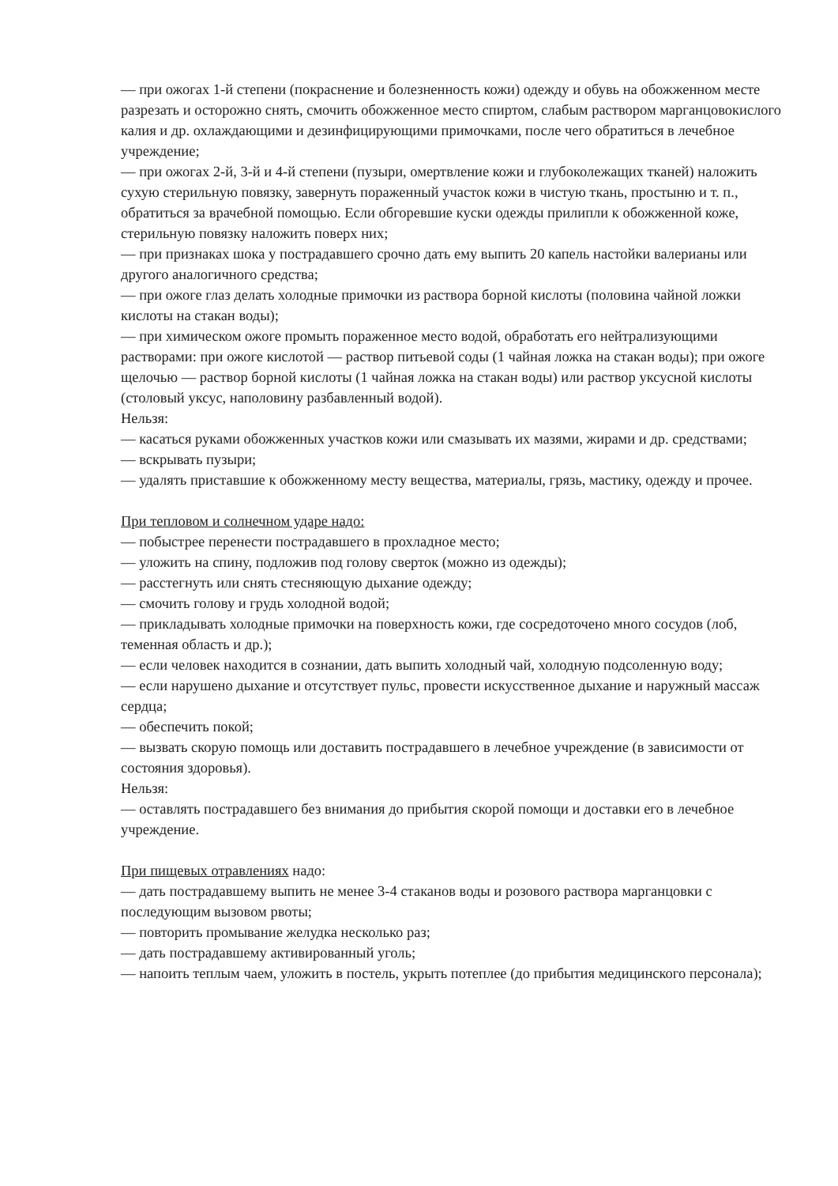— при ожогах 1-й степени (покраснение и болезненность кожи) одежду и обувь на обожженном месте разрезать и осторожно снять, смочить обожженное место спиртом, слабым раствором марганцовокислого калия и др. охлаждающими и дезинфицирующими примочками, после чего обратиться в лечебное учреждение;
— при ожогах 2-й, 3-й и 4-й степени (пузыри, омертвление кожи и глубоколежащих тканей) наложить сухую стерильную повязку, завернуть пораженный участок кожи в чистую ткань, простыню и т. п., обратиться за врачебной помощью. Если обгоревшие куски одежды прилипли к обожженной коже, стерильную повязку наложить поверх них;
— при признаках шока у пострадавшего срочно дать ему выпить 20 капель настойки валерианы или другого аналогичного средства;
— при ожоге глаз делать холодные примочки из раствора борной кислоты (половина чайной ложки кислоты на стакан воды);
— при химическом ожоге промыть пораженное место водой, обработать его нейтрализующими растворами: при ожоге кислотой — раствор питьевой соды (1 чайная ложка на стакан воды); при ожоге щелочью — раствор борной кислоты (1 чайная ложка на стакан воды) или раствор уксусной кислоты (столовый уксус, наполовину разбавленный водой).
Нельзя:
— касаться руками обожженных участков кожи или смазывать их мазями, жирами и др. средствами;
— вскрывать пузыри;
— удалять приставшие к обожженному месту вещества, материалы, грязь, мастику, одежду и прочее.
При тепловом и солнечном ударе надо:
— побыстрее перенести пострадавшего в прохладное место;
— уложить на спину, подложив под голову сверток (можно из одежды);
— расстегнуть или снять стесняющую дыхание одежду;
— смочить голову и грудь холодной водой;
— прикладывать холодные примочки на поверхность кожи, где сосредоточено много сосудов (лоб, теменная область и др.);
— если человек находится в сознании, дать выпить холодный чай, холодную подсоленную воду;
— если нарушено дыхание и отсутствует пульс, провести искусственное дыхание и наружный массаж сердца;
— обеспечить покой;
— вызвать скорую помощь или доставить пострадавшего в лечебное учреждение (в зависимости от состояния здоровья).
Нельзя:
— оставлять пострадавшего без внимания до прибытия скорой помощи и доставки его в лечебное учреждение.
При пищевых отравлениях надо:
— дать пострадавшему выпить не менее 3-4 стаканов воды и розового раствора марганцовки с последующим вызовом рвоты;
— повторить промывание желудка несколько раз;
— дать пострадавшему активированный уголь;
— напоить теплым чаем, уложить в постель, укрыть потеплее (до прибытия медицинского персонала);